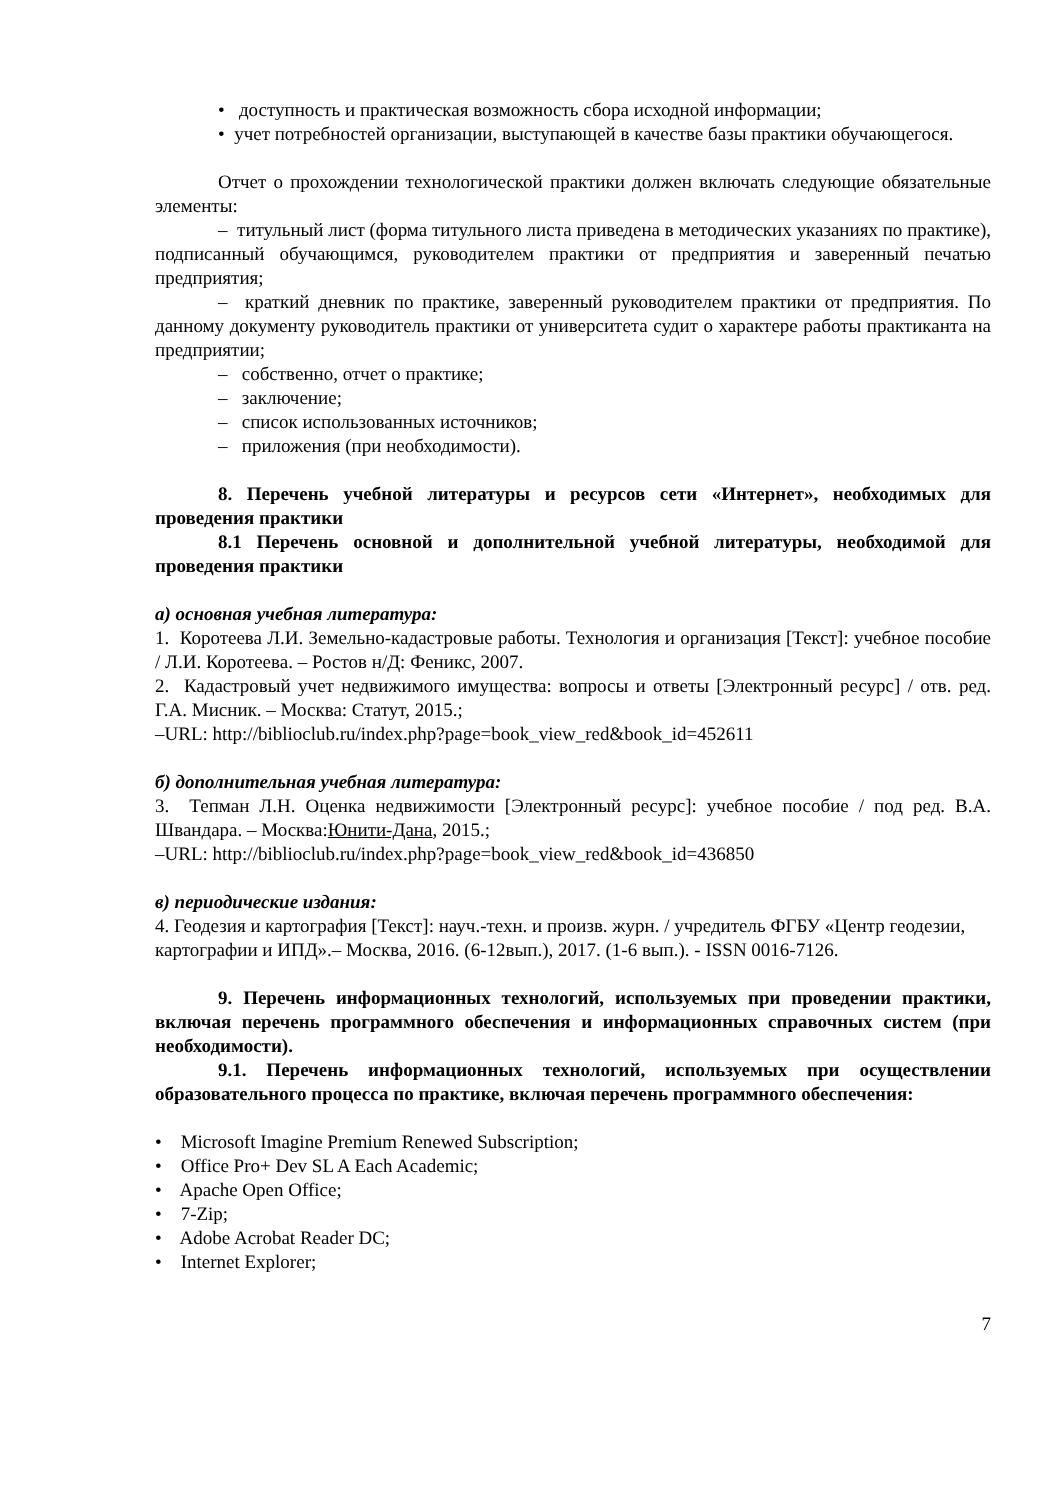• доступность и практическая возможность сбора исходной информации;
• учет потребностей организации, выступающей в качестве базы практики обучающегося.
Отчет о прохождении технологической практики должен включать следующие обязательные элементы:
– титульный лист (форма титульного листа приведена в методических указаниях по практике), подписанный обучающимся, руководителем практики от предприятия и заверенный печатью предприятия;
– краткий дневник по практике, заверенный руководителем практики от предприятия. По данному документу руководитель практики от университета судит о характере работы практиканта на предприятии;
– собственно, отчет о практике;
– заключение;
– список использованных источников;
– приложения (при необходимости).
8. Перечень учебной литературы и ресурсов сети «Интернет», необходимых для проведения практики
8.1 Перечень основной и дополнительной учебной литературы, необходимой для проведения практики
а) основная учебная литература:
1. Коротеева Л.И. Земельно-кадастровые работы. Технология и организация [Текст]: учебное пособие / Л.И. Коротеева. – Ростов н/Д: Феникс, 2007.
2. Кадастровый учет недвижимого имущества: вопросы и ответы [Электронный ресурс] / отв. ред. Г.А. Мисник. – Москва: Статут, 2015.;
–URL: http://biblioclub.ru/index.php?page=book_view_red&book_id=452611
б) дополнительная учебная литература:
3. Тепман Л.Н. Оценка недвижимости [Электронный ресурс]: учебное пособие / под ред. В.А. Швандара. – Москва:Юнити-Дана, 2015.;
–URL: http://biblioclub.ru/index.php?page=book_view_red&book_id=436850
в) периодические издания:
4. Геодезия и картография [Текст]: науч.-техн. и произв. журн. / учредитель ФГБУ «Центр геодезии, картографии и ИПД».– Москва, 2016. (6-12вып.), 2017. (1-6 вып.). - ISSN 0016-7126.
9. Перечень информационных технологий, используемых при проведении практики, включая перечень программного обеспечения и информационных справочных систем (при необходимости).
9.1. Перечень информационных технологий, используемых при осуществлении образовательного процесса по практике, включая перечень программного обеспечения:
• Microsoft Imagine Premium Renewed Subscription;
• Office Pro+ Dev SL A Each Academic;
• Apache Open Office;
• 7-Zip;
• Adobe Acrobat Reader DC;
• Internet Explorer;
7